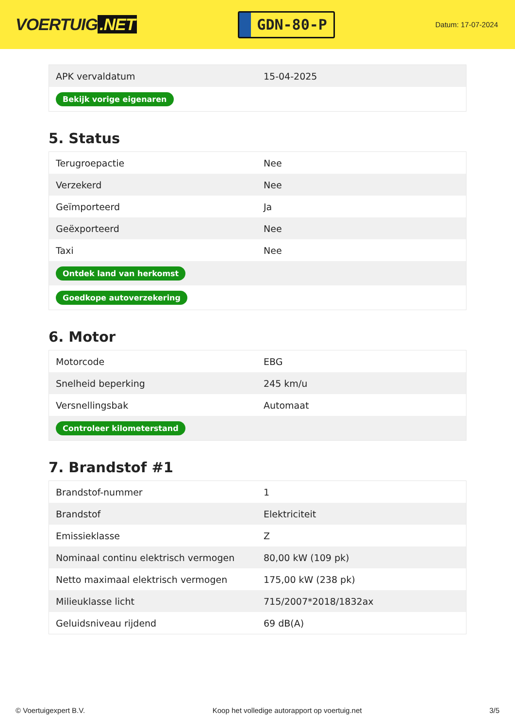VOERTUIG.NET
GDN-80-P
Datum: 17-07-2024
| APK vervaldatum | 15-04-2025 |
| Bekijk vorige eigenaren | |
5. Status
| Terugroepactie | Nee |
| Verzekerd | Nee |
| Geïmporteerd | Ja |
| Geëxporteerd | Nee |
| Taxi | Nee |
| Ontdek land van herkomst | |
| Goedkope autoverzekering | |
6. Motor
| Motorcode | EBG |
| Snelheid beperking | 245 km/u |
| Versnellingsbak | Automaat |
| Controleer kilometerstand | |
7. Brandstof #1
| Brandstof-nummer | 1 |
| Brandstof | Elektriciteit |
| Emissieklasse | Z |
| Nominaal continu elektrisch vermogen | 80,00 kW (109 pk) |
| Netto maximaal elektrisch vermogen | 175,00 kW (238 pk) |
| Milieuklasse licht | 715/2007*2018/1832ax |
| Geluidsniveau rijdend | 69 dB(A) |
© Voertuigexpert B.V. Koop het volledige autorapport op voertuig.net 3/5